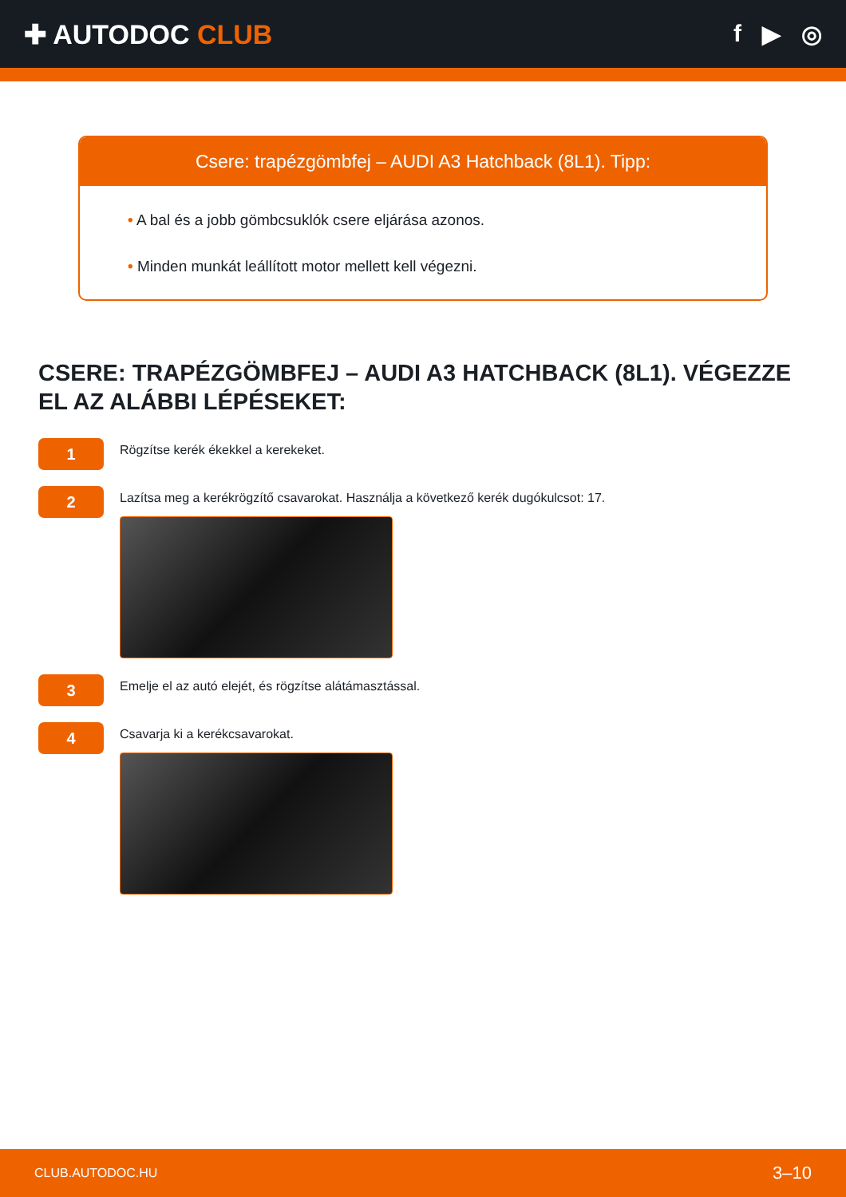✚ AUTODOC CLUB f ▶ ◎
Csere: trapézgömbfej – AUDI A3 Hatchback (8L1). Tipp:
• A bal és a jobb gömbcsuklók csere eljárása azonos.
• Minden munkát leállított motor mellett kell végezni.
CSERE: TRAPÉZGÖMBFEJ – AUDI A3 HATCHBACK (8L1). VÉGEZZE EL AZ ALÁBBI LÉPÉSEKET:
1
Rögzítse kerék ékekkel a kerekeket.
2
Lazítsa meg a kerékrögzítő csavarokat. Használja a következő kerék dugókulcsot: 17.
3
Emelje el az autó elejét, és rögzítse alátámasztással.
4
Csavarja ki a kerékcsavarokat.
CLUB.AUTODOC.HU 3–10